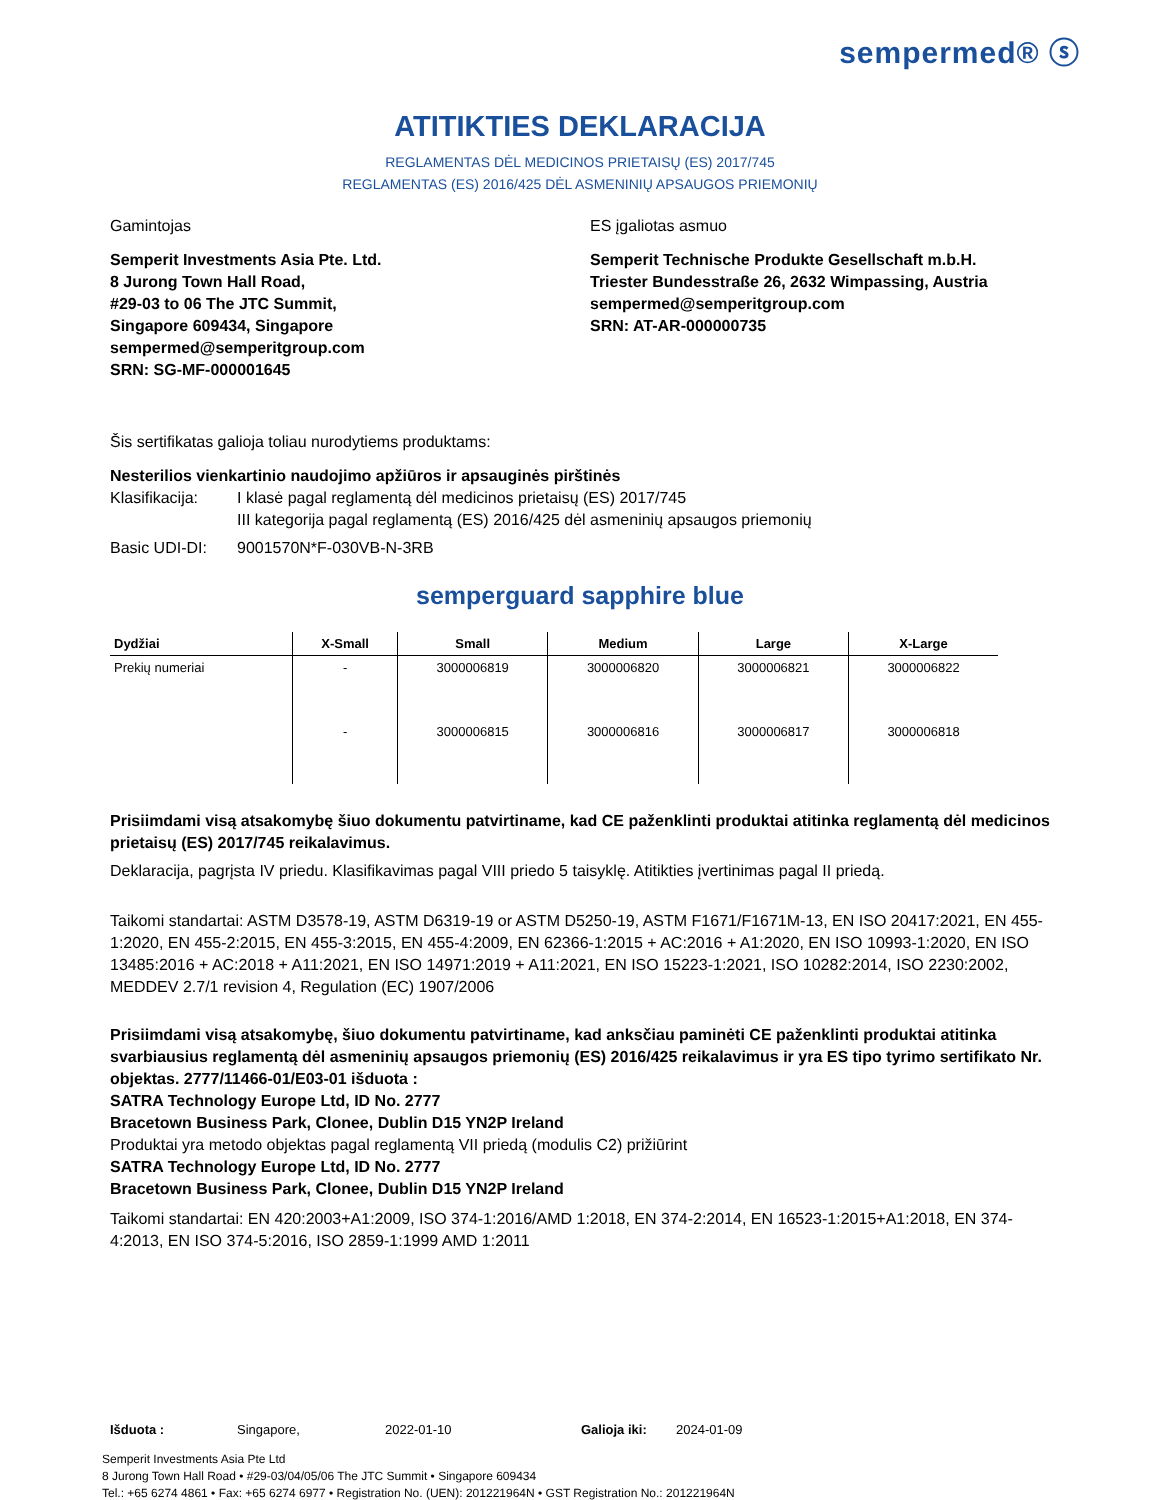sempermed® ⓢ
ATITIKTIES DEKLARACIJA
REGLAMENTAS DĖL MEDICINOS PRIETAISŲ (ES) 2017/745
REGLAMENTAS (ES) 2016/425 DĖL ASMENINIŲ APSAUGOS PRIEMONIŲ
Gamintojas
Semperit Investments Asia Pte. Ltd.
8 Jurong Town Hall Road,
#29-03 to 06 The JTC Summit,
Singapore 609434, Singapore
sempermed@semperitgroup.com
SRN: SG-MF-000001645
ES įgaliotas asmuo
Semperit Technische Produkte Gesellschaft m.b.H.
Triester Bundesstraße 26, 2632 Wimpassing, Austria
sempermed@semperitgroup.com
SRN: AT-AR-000000735
Šis sertifikatas galioja toliau nurodytiems produktams:
Nesterilios vienkartinio naudojimo apžiūros ir apsauginės pirštinės
Klasifikacija: I klasė pagal reglamentą dėl medicinos prietaisų (ES) 2017/745
III kategorija pagal reglamentą (ES) 2016/425 dėl asmeninių apsaugos priemonių
Basic UDI-DI: 9001570N*F-030VB-N-3RB
semperguard sapphire blue
| Dydžiai | X-Small | Small | Medium | Large | X-Large |
| --- | --- | --- | --- | --- | --- |
| Prekių numeriai | - | 3000006819 | 3000006820 | 3000006821 | 3000006822 |
| | - | 3000006815 | 3000006816 | 3000006817 | 3000006818 |
Prisiimdami visą atsakomybę šiuo dokumentu patvirtiname, kad CE paženklinti produktai atitinka reglamentą dėl medicinos prietaisų (ES) 2017/745 reikalavimus.
Deklaracija, pagrįsta IV priedu. Klasifikavimas pagal VIII priedo 5 taisyklę. Atitikties įvertinimas pagal II priedą.
Taikomi standartai: ASTM D3578-19, ASTM D6319-19 or ASTM D5250-19, ASTM F1671/F1671M-13, EN ISO 20417:2021, EN 455-1:2020, EN 455-2:2015, EN 455-3:2015, EN 455-4:2009, EN 62366-1:2015 + AC:2016 + A1:2020, EN ISO 10993-1:2020, EN ISO 13485:2016 + AC:2018 + A11:2021, EN ISO 14971:2019 + A11:2021, EN ISO 15223-1:2021, ISO 10282:2014, ISO 2230:2002, MEDDEV 2.7/1 revision 4, Regulation (EC) 1907/2006
Prisiimdami visą atsakomybę, šiuo dokumentu patvirtiname, kad anksčiau paminėti CE paženklinti produktai atitinka svarbiausius reglamentą dėl asmeninių apsaugos priemonių (ES) 2016/425 reikalavimus ir yra ES tipo tyrimo sertifikato Nr. objektas. 2777/11466-01/E03-01 išduota :
SATRA Technology Europe Ltd, ID No. 2777
Bracetown Business Park, Clonee, Dublin D15 YN2P Ireland
Produktai yra metodo objektas pagal reglamentą VII priedą (modulis C2) prižiūrint
SATRA Technology Europe Ltd, ID No. 2777
Bracetown Business Park, Clonee, Dublin D15 YN2P Ireland
Taikomi standartai: EN 420:2003+A1:2009, ISO 374-1:2016/AMD 1:2018, EN 374-2:2014, EN 16523-1:2015+A1:2018, EN 374-4:2013, EN ISO 374-5:2016, ISO 2859-1:1999 AMD 1:2011
Išduota : Singapore, 2022-01-10 Galioja iki: 2024-01-09
Semperit Investments Asia Pte Ltd
8 Jurong Town Hall Road • #29-03/04/05/06 The JTC Summit • Singapore 609434
Tel.: +65 6274 4861 • Fax: +65 6274 6977 • Registration No. (UEN): 201221964N • GST Registration No.: 201221964N